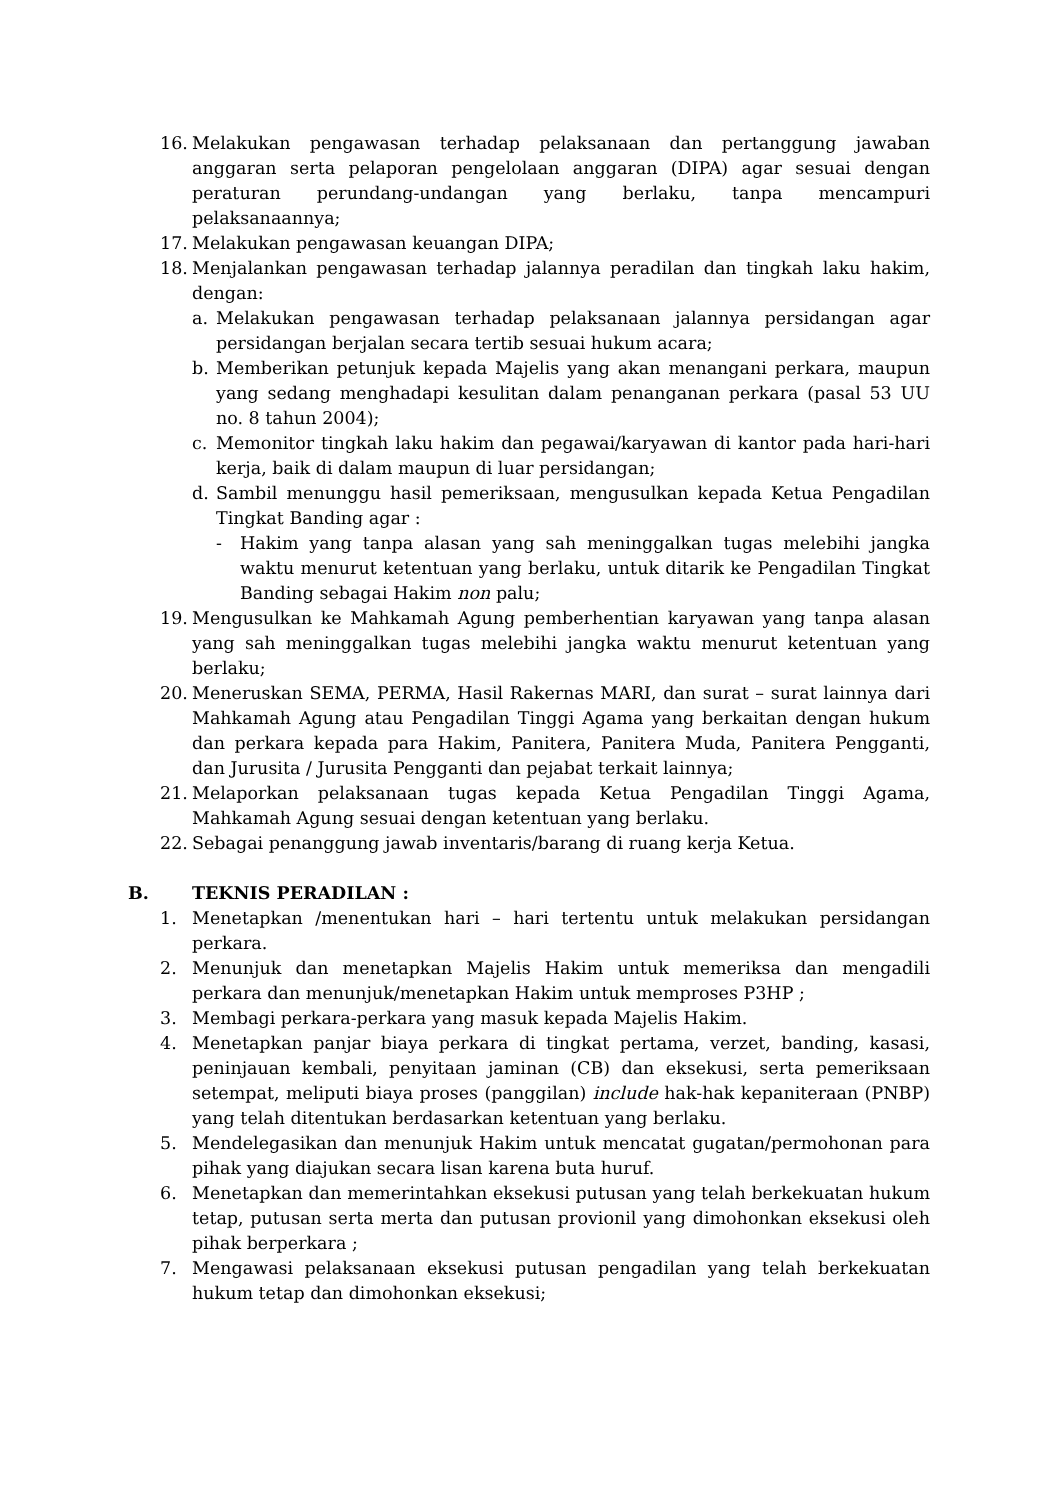16. Melakukan pengawasan terhadap pelaksanaan dan pertanggung jawaban anggaran serta pelaporan pengelolaan anggaran (DIPA) agar sesuai dengan peraturan perundang-undangan yang berlaku, tanpa mencampuri pelaksanaannya;
17. Melakukan pengawasan keuangan DIPA;
18. Menjalankan pengawasan terhadap jalannya peradilan dan tingkah laku hakim, dengan:
a. Melakukan pengawasan terhadap pelaksanaan jalannya persidangan agar persidangan berjalan secara tertib sesuai hukum acara;
b. Memberikan petunjuk kepada Majelis yang akan menangani perkara, maupun yang sedang menghadapi kesulitan dalam penanganan perkara (pasal 53 UU no. 8 tahun 2004);
c. Memonitor tingkah laku hakim dan pegawai/karyawan di kantor pada hari-hari kerja, baik di dalam maupun di luar persidangan;
d. Sambil menunggu hasil pemeriksaan, mengusulkan kepada Ketua Pengadilan Tingkat Banding agar :
- Hakim yang tanpa alasan yang sah meninggalkan tugas melebihi jangka waktu menurut ketentuan yang berlaku, untuk ditarik ke Pengadilan Tingkat Banding sebagai Hakim non palu;
19. Mengusulkan ke Mahkamah Agung pemberhentian karyawan yang tanpa alasan yang sah meninggalkan tugas melebihi jangka waktu menurut ketentuan yang berlaku;
20. Meneruskan SEMA, PERMA, Hasil Rakernas MARI, dan surat – surat lainnya dari Mahkamah Agung atau Pengadilan Tinggi Agama yang berkaitan dengan hukum dan perkara kepada para Hakim, Panitera, Panitera Muda, Panitera Pengganti, dan Jurusita / Jurusita Pengganti dan pejabat terkait lainnya;
21. Melaporkan pelaksanaan tugas kepada Ketua Pengadilan Tinggi Agama, Mahkamah Agung sesuai dengan ketentuan yang berlaku.
22. Sebagai penanggung jawab inventaris/barang di ruang kerja Ketua.
B. TEKNIS PERADILAN :
1. Menetapkan /menentukan hari – hari tertentu untuk melakukan persidangan perkara.
2. Menunjuk dan menetapkan Majelis Hakim untuk memeriksa dan mengadili perkara dan menunjuk/menetapkan Hakim untuk memproses P3HP ;
3. Membagi perkara-perkara yang masuk kepada Majelis Hakim.
4. Menetapkan panjar biaya perkara di tingkat pertama, verzet, banding, kasasi, peninjauan kembali, penyitaan jaminan (CB) dan eksekusi, serta pemeriksaan setempat, meliputi biaya proses (panggilan) include hak-hak kepaniteraan (PNBP) yang telah ditentukan berdasarkan ketentuan yang berlaku.
5. Mendelegasikan dan menunjuk Hakim untuk mencatat gugatan/permohonan para pihak yang diajukan secara lisan karena buta huruf.
6. Menetapkan dan memerintahkan eksekusi putusan yang telah berkekuatan hukum tetap, putusan serta merta dan putusan provionil yang dimohonkan eksekusi oleh pihak berperkara ;
7. Mengawasi pelaksanaan eksekusi putusan pengadilan yang telah berkekuatan hukum tetap dan dimohonkan eksekusi;